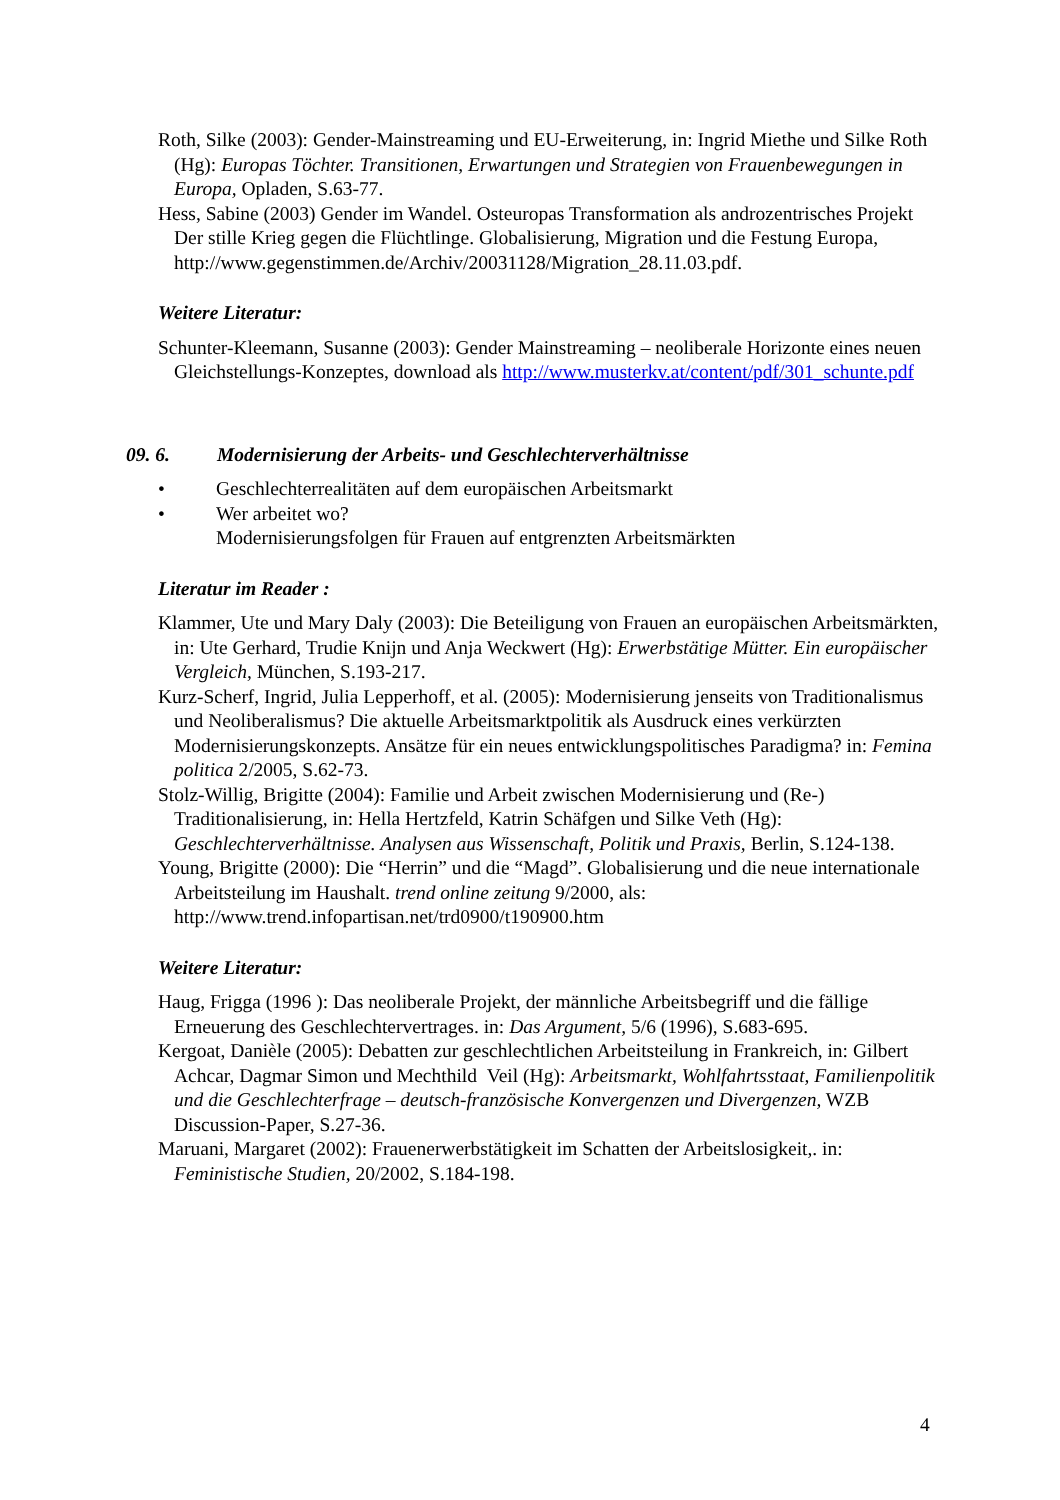Roth, Silke (2003): Gender-Mainstreaming und EU-Erweiterung, in: Ingrid Miethe und Silke Roth (Hg): Europas Töchter. Transitionen, Erwartungen und Strategien von Frauenbewegungen in Europa, Opladen, S.63-77.
Hess, Sabine (2003) Gender im Wandel. Osteuropas Transformation als androzentrisches Projekt Der stille Krieg gegen die Flüchtlinge. Globalisierung, Migration und die Festung Europa, http://www.gegenstimmen.de/Archiv/20031128/Migration_28.11.03.pdf.
Weitere Literatur:
Schunter-Kleemann, Susanne (2003): Gender Mainstreaming – neoliberale Horizonte eines neuen Gleichstellungs-Konzeptes, download als http://www.musterkv.at/content/pdf/301_schunte.pdf
09. 6. Modernisierung der Arbeits- und Geschlechterverhältnisse
• Geschlechterrealitäten auf dem europäischen Arbeitsmarkt
• Wer arbeitet wo?
Modernisierungsfolgen für Frauen auf entgrenzten Arbeitsmärkten
Literatur im Reader :
Klammer, Ute und Mary Daly (2003): Die Beteiligung von Frauen an europäischen Arbeitsmärkten, in: Ute Gerhard, Trudie Knijn und Anja Weckwert (Hg): Erwerbstätige Mütter. Ein europäischer Vergleich, München, S.193-217.
Kurz-Scherf, Ingrid, Julia Lepperhoff, et al. (2005): Modernisierung jenseits von Traditionalismus und Neoliberalismus? Die aktuelle Arbeitsmarktpolitik als Ausdruck eines verkürzten Modernisierungskonzepts. Ansätze für ein neues entwicklungspolitisches Paradigma? in: Femina politica 2/2005, S.62-73.
Stolz-Willig, Brigitte (2004): Familie und Arbeit zwischen Modernisierung und (Re-) Traditionalisierung, in: Hella Hertzfeld, Katrin Schäfgen und Silke Veth (Hg): Geschlechterverhältnisse. Analysen aus Wissenschaft, Politik und Praxis, Berlin, S.124-138.
Young, Brigitte (2000): Die “Herrin” und die “Magd”. Globalisierung und die neue internationale Arbeitsteilung im Haushalt. trend online zeitung 9/2000, als: http://www.trend.infopartisan.net/trd0900/t190900.htm
Weitere Literatur:
Haug, Frigga (1996 ): Das neoliberale Projekt, der männliche Arbeitsbegriff und die fällige Erneuerung des Geschlechtervertrages. in: Das Argument, 5/6 (1996), S.683-695.
Kergoat, Danièle (2005): Debatten zur geschlechtlichen Arbeitsteilung in Frankreich, in: Gilbert Achcar, Dagmar Simon und Mechthild Veil (Hg): Arbeitsmarkt, Wohlfahrtsstaat, Familienpolitik und die Geschlechterfrage – deutsch-französische Konvergenzen und Divergenzen, WZB Discussion-Paper, S.27-36.
Maruani, Margaret (2002): Frauenerwerbstätigkeit im Schatten der Arbeitslosigkeit,. in: Feministische Studien, 20/2002, S.184-198.
4